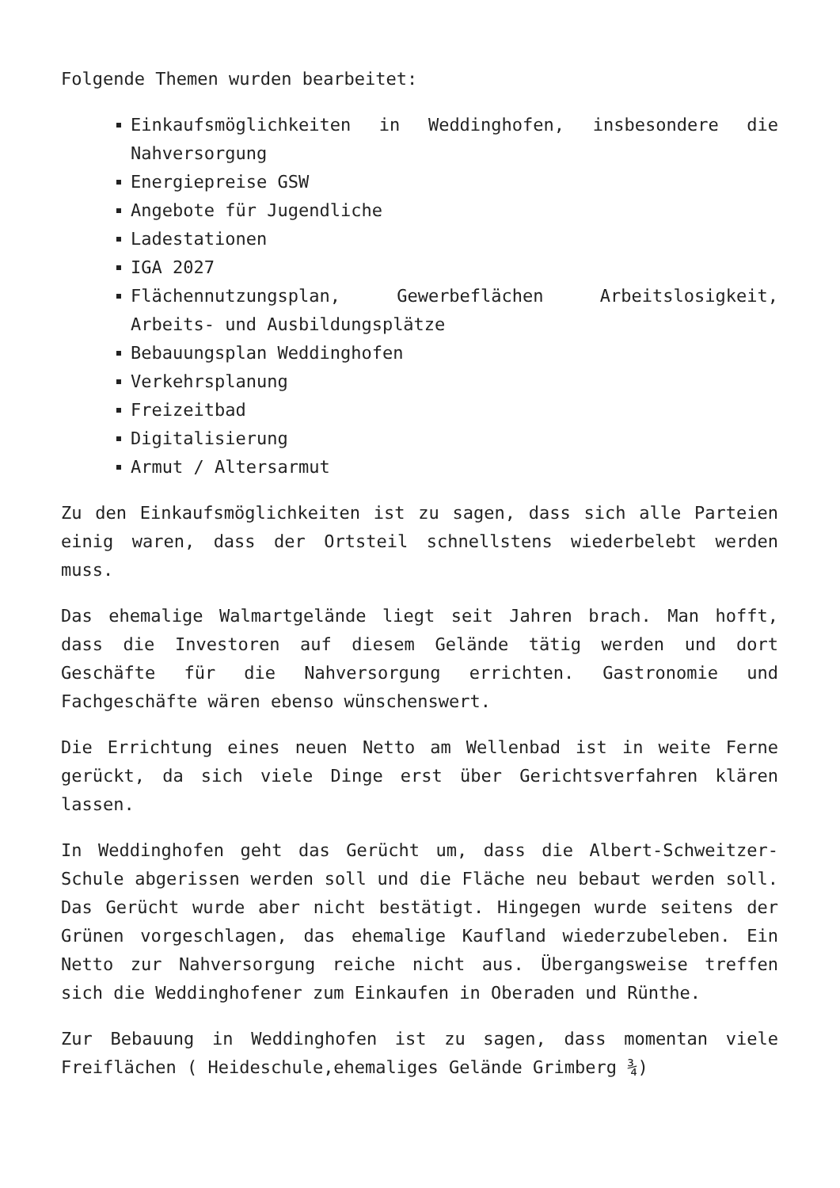Folgende Themen wurden bearbeitet:
Einkaufsmöglichkeiten in Weddinghofen, insbesondere die Nahversorgung
Energiepreise GSW
Angebote für Jugendliche
Ladestationen
IGA 2027
Flächennutzungsplan, Gewerbeflächen Arbeitslosigkeit, Arbeits- und Ausbildungsplätze
Bebauungsplan Weddinghofen
Verkehrsplanung
Freizeitbad
Digitalisierung
Armut / Altersarmut
Zu den Einkaufsmöglichkeiten ist zu sagen, dass sich alle Parteien einig waren, dass der Ortsteil schnellstens wiederbelebt werden muss.
Das ehemalige Walmartgelände liegt seit Jahren brach. Man hofft, dass die Investoren auf diesem Gelände tätig werden und dort Geschäfte für die Nahversorgung errichten. Gastronomie und Fachgeschäfte wären ebenso wünschenswert.
Die Errichtung eines neuen Netto am Wellenbad ist in weite Ferne gerückt, da sich viele Dinge erst über Gerichtsverfahren klären lassen.
In Weddinghofen geht das Gerücht um, dass die Albert-Schweitzer- Schule abgerissen werden soll und die Fläche neu bebaut werden soll. Das Gerücht wurde aber nicht bestätigt. Hingegen wurde seitens der Grünen vorgeschlagen, das ehemalige Kaufland wiederzubeleben. Ein Netto zur Nahversorgung reiche nicht aus. Übergangsweise treffen sich die Weddinghofener zum Einkaufen in Oberaden und Rünthe.
Zur Bebauung in Weddinghofen ist zu sagen, dass momentan viele Freiflächen ( Heideschule,ehemaliges Gelände Grimberg ¾)